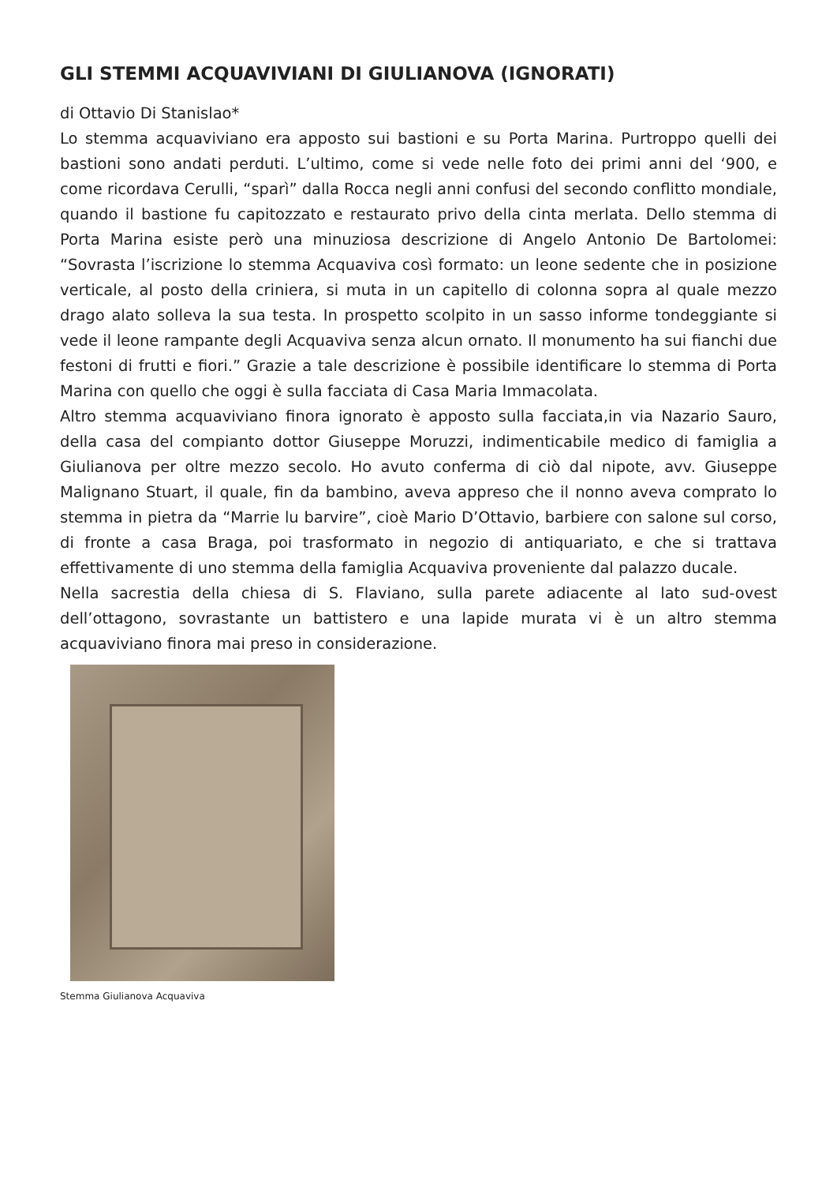GLI STEMMI ACQUAVIVIANI DI GIULIANOVA (IGNORATI)
di Ottavio Di Stanislao*
Lo stemma acquaviviano era apposto sui bastioni e su Porta Marina. Purtroppo quelli dei bastioni sono andati perduti. L’ultimo, come si vede nelle foto dei primi anni del ‘900, e come ricordava Cerulli, “sparì” dalla Rocca negli anni confusi del secondo conflitto mondiale, quando il bastione fu capitozzato e restaurato privo della cinta merlata. Dello stemma di Porta Marina esiste però una minuziosa descrizione di Angelo Antonio De Bartolomei: “Sovrasta l’iscrizione lo stemma Acquaviva così formato: un leone sedente che in posizione verticale, al posto della criniera, si muta in un capitello di colonna sopra al quale mezzo drago alato solleva la sua testa. In prospetto scolpito in un sasso informe tondeggiante si vede il leone rampante degli Acquaviva senza alcun ornato. Il monumento ha sui fianchi due festoni di frutti e fiori.” Grazie a tale descrizione è possibile identificare lo stemma di Porta Marina con quello che oggi è sulla facciata di Casa Maria Immacolata.
Altro stemma acquaviviano finora ignorato è apposto sulla facciata,in via Nazario Sauro, della casa del compianto dottor Giuseppe Moruzzi, indimenticabile medico di famiglia a Giulianova per oltre mezzo secolo. Ho avuto conferma di ciò dal nipote, avv. Giuseppe Malignano Stuart, il quale, fin da bambino, aveva appreso che il nonno aveva comprato lo stemma in pietra da “Marrie lu barvire”, cioè Mario D’Ottavio, barbiere con salone sul corso, di fronte a casa Braga, poi trasformato in negozio di antiquariato, e che si trattava effettivamente di uno stemma della famiglia Acquaviva proveniente dal palazzo ducale.
Nella sacrestia della chiesa di S. Flaviano, sulla parete adiacente al lato sud-ovest dell’ottagono, sovrastante un battistero e una lapide murata vi è un altro stemma acquaviviano finora mai preso in considerazione.
Stemma Giulianova Acquaviva